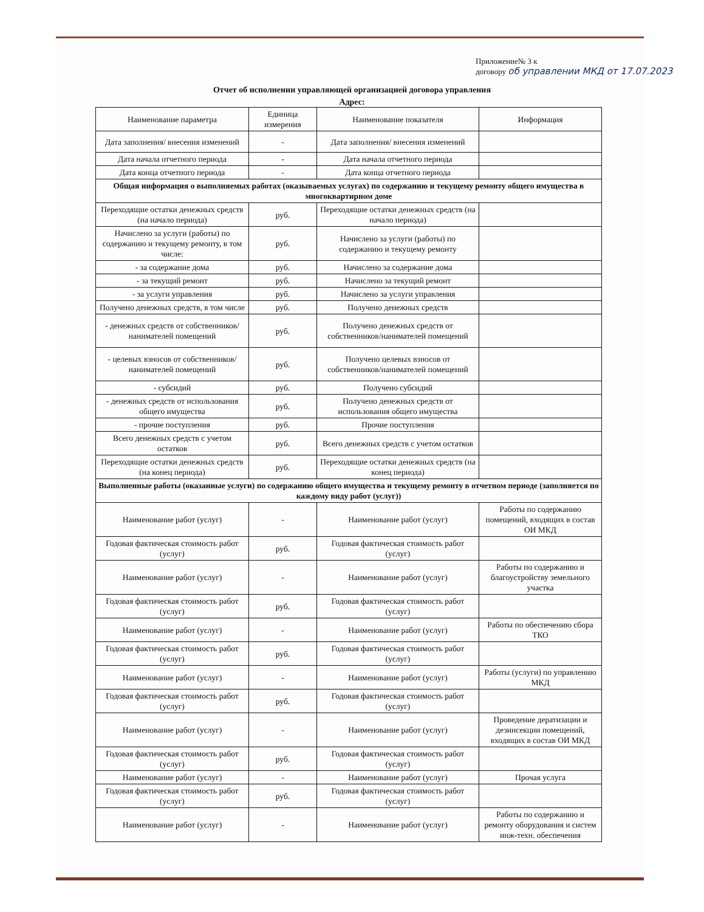Приложение№ 3 к
договору об управлении МКД от 17.07.2023
Отчет об исполнении управляющей организацией договора управления
Адрес:
| Наименование параметра | Единица измерения | Наименование показателя | Информация |
| --- | --- | --- | --- |
| Дата заполнения/ внесения изменений | - | Дата заполнения/ внесения изменений | |
| Дата начала отчетного периода | - | Дата начала отчетного периода | |
| Дата конца отчетного периода | - | Дата конца отчетного периода | |
| Общая информация о выполняемых работах (оказываемых услугах) по содержанию и текущему ремонту общего имущества в многоквартирном доме | | | |
| Переходящие остатки денежных средств (на начало периода) | руб. | Переходящие остатки денежных средств (на начало периода) | |
| Начислено за услуги (работы) по содержанию и текущему ремонту, в том числе: | руб. | Начислено за услуги (работы) по содержанию и текущему ремонту | |
| - за содержание дома | руб. | Начислено за содержание дома | |
| - за текущий ремонт | руб. | Начислено за текущий ремонт | |
| - за услуги управления | руб. | Начислено за услуги управления | |
| Получено денежных средств, в том числе | руб. | Получено денежных средств | |
| - денежных средств от собственников/ нанимателей помещений | руб. | Получено денежных средств от собственников/нанимателей помещений | |
| - целевых взносов от собственников/ нанимателей помещений | руб. | Получено целевых взносов от собственников/нанимателей помещений | |
| - субсидий | руб. | Получено субсидий | |
| - денежных средств от использования общего имущества | руб. | Получено денежных средств от использования общего имущества | |
| - прочие поступления | руб. | Прочие поступления | |
| Всего денежных средств с учетом остатков | руб. | Всего денежных средств с учетом остатков | |
| Переходящие остатки денежных средств (на конец периода) | руб. | Переходящие остатки денежных средств (на конец периода) | |
| Выполненные работы (оказанные услуги) по содержанию общего имущества и текущему ремонту в отчетном периоде (заполняется по каждому виду работ (услуг)) | | | |
| Наименование работ (услуг) | - | Наименование работ (услуг) | Работы по содержанию помещений, входящих в состав ОИ МКД |
| Годовая фактическая стоимость работ (услуг) | руб. | Годовая фактическая стоимость работ (услуг) | |
| Наименование работ (услуг) | - | Наименование работ (услуг) | Работы по содержанию и благоустройству земельного участка |
| Годовая фактическая стоимость работ (услуг) | руб. | Годовая фактическая стоимость работ (услуг) | |
| Наименование работ (услуг) | - | Наименование работ (услуг) | Работы по обеспечению сбора ТКО |
| Годовая фактическая стоимость работ (услуг) | руб. | Годовая фактическая стоимость работ (услуг) | |
| Наименование работ (услуг) | - | Наименование работ (услуг) | Работы (услуги) по управлению МКД |
| Годовая фактическая стоимость работ (услуг) | руб. | Годовая фактическая стоимость работ (услуг) | |
| Наименование работ (услуг) | - | Наименование работ (услуг) | Проведение дератизации и дезинсекции помещений, входящих в состав ОИ МКД |
| Годовая фактическая стоимость работ (услуг) | руб. | Годовая фактическая стоимость работ (услуг) | |
| Наименование работ (услуг) | - | Наименование работ (услуг) | Прочая услуга |
| Годовая фактическая стоимость работ (услуг) | руб. | Годовая фактическая стоимость работ (услуг) | |
| Наименование работ (услуг) | - | Наименование работ (услуг) | Работы по содержанию и ремонту оборудования и систем инж-техн. обеспечения |